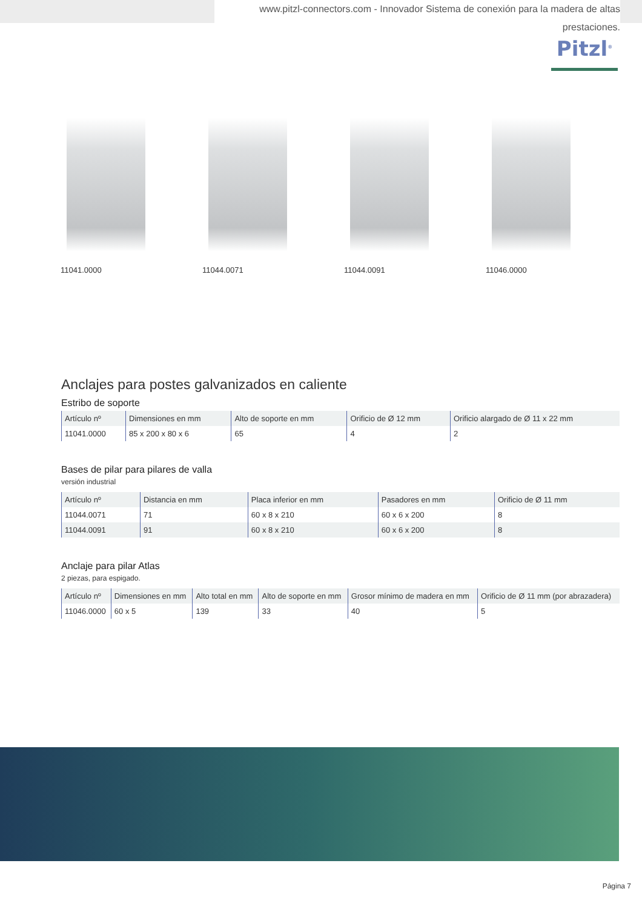www.pitzl-connectors.com - Innovador Sistema de conexión para la madera de altas prestaciones.
Pitzl<sup>®</sup>
11041.0000 11044.0071 11044.0091 11046.0000
Anclajes para postes galvanizados en caliente
Estribo de soporte
| Artículo nº | Dimensiones en mm | Alto de soporte en mm | Orificio de Ø 12 mm | Orificio alargado de Ø 11 x 22 mm |
| --- | --- | --- | --- | --- |
| 11041.0000 | 85 x 200 x 80 x 6 | 65 | 4 | 2 |
Bases de pilar para pilares de valla
versión industrial
| Artículo nº | Distancia en mm | Placa inferior en mm | Pasadores en mm | Orificio de Ø 11 mm |
| --- | --- | --- | --- | --- |
| 11044.0071 | 71 | 60 x 8 x 210 | 60 x 6 x 200 | 8 |
| 11044.0091 | 91 | 60 x 8 x 210 | 60 x 6 x 200 | 8 |
Anclaje para pilar Atlas
2 piezas, para espigado.
| Artículo nº | Dimensiones en mm | Alto total en mm | Alto de soporte en mm | Grosor mínimo de madera en mm | Orificio de Ø 11 mm (por abrazadera) |
| --- | --- | --- | --- | --- | --- |
| 11046.0000 | 60 x 5 | 139 | 33 | 40 | 5 |
Página 7